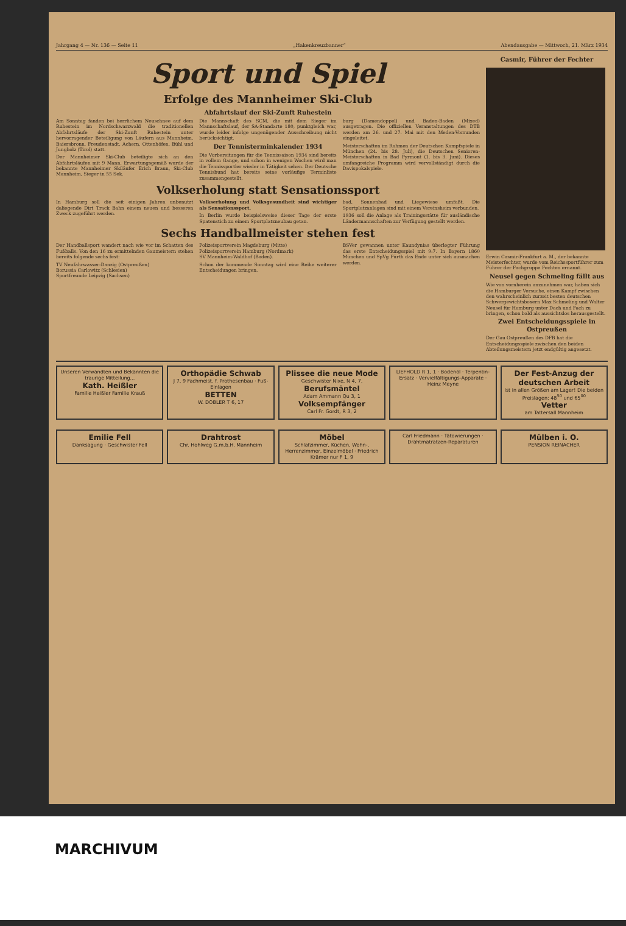Jahrgang 4 — Nr. 136 — Seite 11 „Hakenkreuzbanner“Abendausgabe — Mittwoch, 21. März 1934
Sport und Spiel
Erfolge des Mannheimer Ski-Club
Abfahrtslauf der Ski-Zunft Ruhestein
Am Sonntag fanden bei herrlichem Neuschnee auf dem Ruhestein im Nordschwarzwald die traditionellen Abfahrtsläufe der Ski-Zunft Ruhestein unter hervorragender Beteiligung von Läufern aus Mannheim, Baiersbronn, Freudenstadt, Achern, Ottenhöfen, Bühl und Jungholz (Tirol) statt.
Der Mannheimer Ski-Club beteiligte sich an den Abfahrtsläufen mit 9 Mann. Erwartungsgemäß wurde der bekannte Mannheimer Skiläufer Erich Braun, Ski-Club Mannheim, Sieger in 55 Sek.
Die Mannschaft des SCM, die mit dem Sieger im Mannschaftslauf, der SA-Standarte 180, punktgleich war, wurde leider infolge ungenügender Ausschreibung nicht berücksichtigt.
Der Tennisterminkalender 1934
Die Vorbereitungen für die Tennissaison 1934 sind bereits in vollem Gange, und schon in wenigen Wochen wird man die Tennissportler wieder in Tätigkeit sehen. Der Deutsche Tennisbund hat bereits seine vorläufige Terminliste zusammengestellt.
burg (Damendoppel) und Baden-Baden (Mixed) ausgetragen. Die offiziellen Veranstaltungen des DTB werden am 26. und 27. Mai mit den Meden-Vorrunden eingeleitet.
Meisterschaften im Rahmen der Deutschen Kampfspiele in München (24. bis 28. Juli), die Deutschen Senioren-Meisterschaften in Bad Pyrmont (1. bis 3. Juni). Dieses umfangreiche Programm wird vervollständigt durch die Davispokalspiele.
Volkserholung statt Sensationssport
In Hamburg soll die seit einigen Jahren unbenutzt daliegende Dirt Track Bahn einem neuen und besseren Zweck zugeführt werden.
Volkserholung und Volksgesundheit sind wichtiger als Sensationssport.
In Berlin wurde beispielsweise dieser Tage der erste Spatenstich zu einem Sportplatzneubau getan.
bad, Sonnenbad und Liegewiese umfaßt. Die Sportplatzanlagen sind mit einem Vereinsheim verbunden.
1936 soll die Anlage als Trainingsstätte für ausländische Ländermannschaften zur Verfügung gestellt werden.
Sechs Handballmeister stehen fest
Der Handballsport wandert nach wie vor im Schatten des Fußballs. Von den 16 zu ermittelnden Gaumeistern stehen bereits folgende sechs fest:
TV Neufahrwasser-Danzig (Ostpreußen)
Borussia Carlowitz (Schlesien)
Sportfreunde Leipzig (Sachsen)
Polizeisportverein Magdeburg (Mitte)
Polizeisportverein Hamburg (Nordmark)
SV Mannheim-Waldhof (Baden).
Schon der kommende Sonntag wird eine Reihe weiterer Entscheidungen bringen.
BSVer gewannen unter Kaundynias überlegter Führung das erste Entscheidungsspiel mit 9:7. In Bayern 1860 München und SpVg Fürth das Ende unter sich ausmachen werden.
Casmir, Führer der Fechter
Erwin Casmir-Frankfurt a. M., der bekannte Meisterfechter, wurde vom Reichssportführer zum Führer der Fachgruppe Fechten ernannt.
Neusel gegen Schmeling fällt aus
Wie von vornherein anzunehmen war, haben sich die Hamburger Versuche, einen Kampf zwischen den wahrscheinlich zurzeit besten deutschen Schwergewichtsboxern Max Schmeling und Walter Neusel für Hamburg unter Dach und Fach zu bringen, schon bald als aussichtslos herausgestellt.
Zwei Entscheidungsspiele in Ostpreußen
Der Gau Ostpreußen des DFB hat die Entscheidungsspiele zwischen den beiden Abteilungsmeistern jetzt endgültig angesetzt.
Unseren Verwandten und Bekannten die traurige Mitteilung...
Kath. Heißler
Familie Heißler Familie Krauß
Orthopädie Schwab
J 7, 9 Fachmeist. f. Prothesenbau · Fuß-Einlagen
BETTEN
W. DOBLER T 6, 17
Plissee die neue Mode
Geschwister Nixe, N 4, 7.
Berufsmäntel
Adam Ammann Qu 3, 1
Volksempfänger
Carl Fr. Gordt, R 3, 2
LIEFHOLD R 1, 1 · Bodenöl · Terpentin-Ersatz · Vervielfältigungs-Apparate · Heinz Meyne
Der Fest-Anzug der deutschen Arbeit
Ist in allen Größen am Lager! Die beiden Preislagen: 48<sup>50</sup> und 65<sup>00</sup>
Vetter
am Tattersall Mannheim
Emilie Fell
Danksagung · Geschwister Fell
Drahtrost
Chr. Hohlweg G.m.b.H. Mannheim
Möbel
Schlafzimmer, Küchen, Wohn-, Herrenzimmer, Einzelmöbel · Friedrich Krämer nur F 1, 9
Carl Friedmann · Tätowierungen · Drahtmatratzen-Reparaturen
Mülben i. O.
PENSION REINACHER
MARCHIVUM